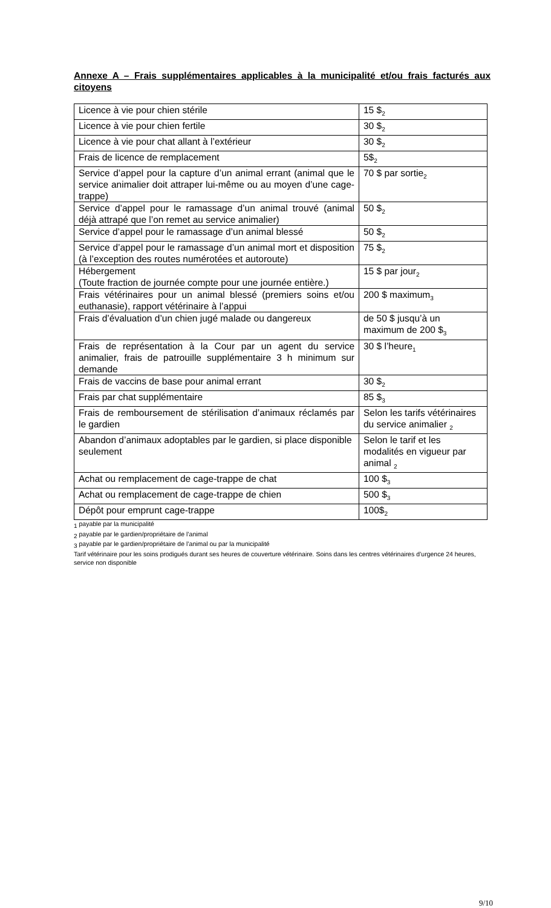Annexe A – Frais supplémentaires applicables à la municipalité et/ou frais facturés aux citoyens
| Licence à vie pour chien stérile | 15 $<sub>2</sub> |
| Licence à vie pour chien fertile | 30 $<sub>2</sub> |
| Licence à vie pour chat allant à l’extérieur | 30 $<sub>2</sub> |
| Frais de licence de remplacement | 5$<sub>2</sub> |
| Service d’appel pour la capture d’un animal errant (animal que le service animalier doit attraper lui-même ou au moyen d’une cage-trappe) | 70 $ par sortie<sub>2</sub> |
| Service d’appel pour le ramassage d’un animal trouvé (animal déjà attrapé que l’on remet au service animalier) | 50 $<sub>2</sub> |
| Service d’appel pour le ramassage d’un animal blessé | 50 $<sub>2</sub> |
| Service d’appel pour le ramassage d’un animal mort et disposition (à l’exception des routes numérotées et autoroute) | 75 $<sub>2</sub> |
| Hébergement (Toute fraction de journée compte pour une journée entière.) | 15 $ par jour<sub>2</sub> |
| Frais vétérinaires pour un animal blessé (premiers soins et/ou euthanasie), rapport vétérinaire à l’appui | 200 $ maximum<sub>3</sub> |
| Frais d’évaluation d’un chien jugé malade ou dangereux | de 50 $ jusqu’à un maximum de 200 $<sub>3</sub> |
| Frais de représentation à la Cour par un agent du service animalier, frais de patrouille supplémentaire 3 h minimum sur demande | 30 $ l’heure<sub>1</sub> |
| Frais de vaccins de base pour animal errant | 30 $<sub>2</sub> |
| Frais par chat supplémentaire | 85 $<sub>3</sub> |
| Frais de remboursement de stérilisation d’animaux réclamés par le gardien | Selon les tarifs vétérinaires du service animalier <sub>2</sub> |
| Abandon d’animaux adoptables par le gardien, si place disponible seulement | Selon le tarif et les modalités en vigueur par animal <sub>2</sub> |
| Achat ou remplacement de cage-trappe de chat | 100 $<sub>3</sub> |
| Achat ou remplacement de cage-trappe de chien | 500 $<sub>3</sub> |
| Dépôt pour emprunt cage-trappe | 100$<sub>2</sub> |
<sub>1</sub> payable par la municipalité
<sub>2</sub> payable par le gardien/propriétaire de l’animal
<sub>3</sub> payable par le gardien/propriétaire de l’animal ou par la municipalité
Tarif vétérinaire pour les soins prodigués durant ses heures de couverture vétérinaire. Soins dans les centres vétérinaires d’urgence 24 heures, service non disponible
9/10